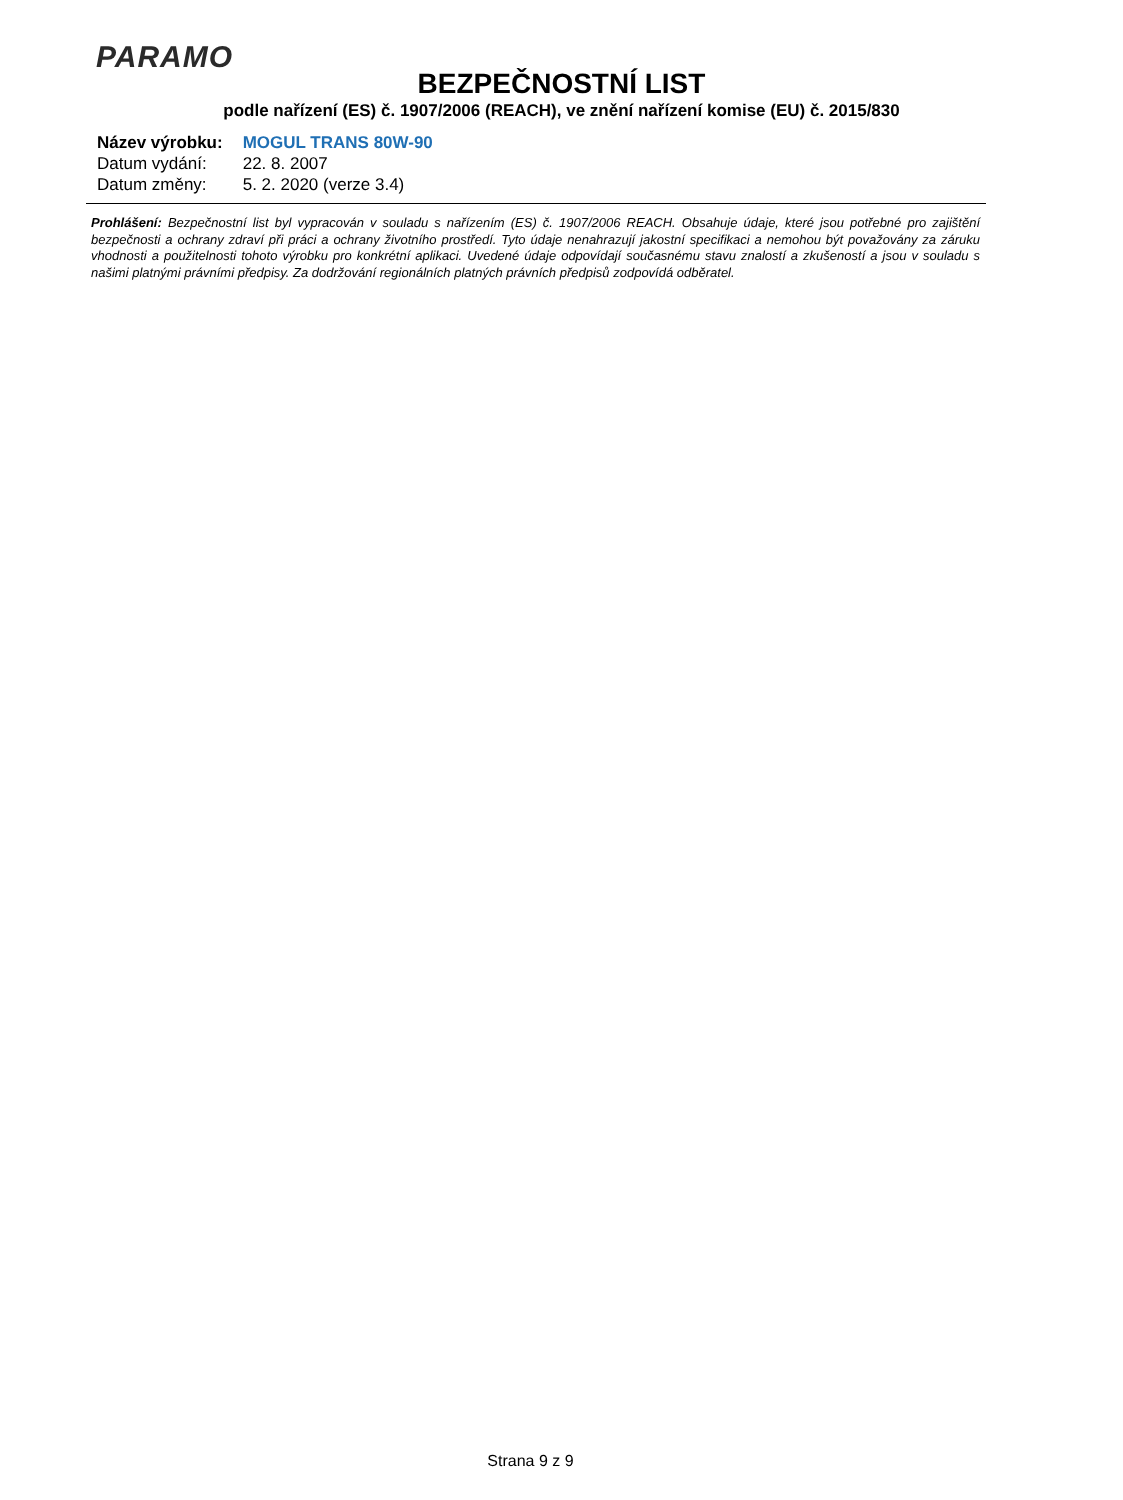PARAMO
BEZPEČNOSTNÍ LIST
podle nařízení (ES) č. 1907/2006 (REACH), ve znění nařízení komise (EU) č. 2015/830
| Název výrobku: | MOGUL TRANS 80W-90 |
| Datum vydání: | 22. 8. 2007 |
| Datum změny: | 5. 2. 2020 (verze 3.4) |
Prohlášení: Bezpečnostní list byl vypracován v souladu s nařízením (ES) č. 1907/2006 REACH. Obsahuje údaje, které jsou potřebné pro zajištění bezpečnosti a ochrany zdraví při práci a ochrany životního prostředí. Tyto údaje nenahrazují jakostní specifikaci a nemohou být považovány za záruku vhodnosti a použitelnosti tohoto výrobku pro konkrétní aplikaci. Uvedené údaje odpovídají současnému stavu znalostí a zkušeností a jsou v souladu s našimi platnými právními předpisy. Za dodržování regionálních platných právních předpisů zodpovídá odběratel.
Strana 9 z 9